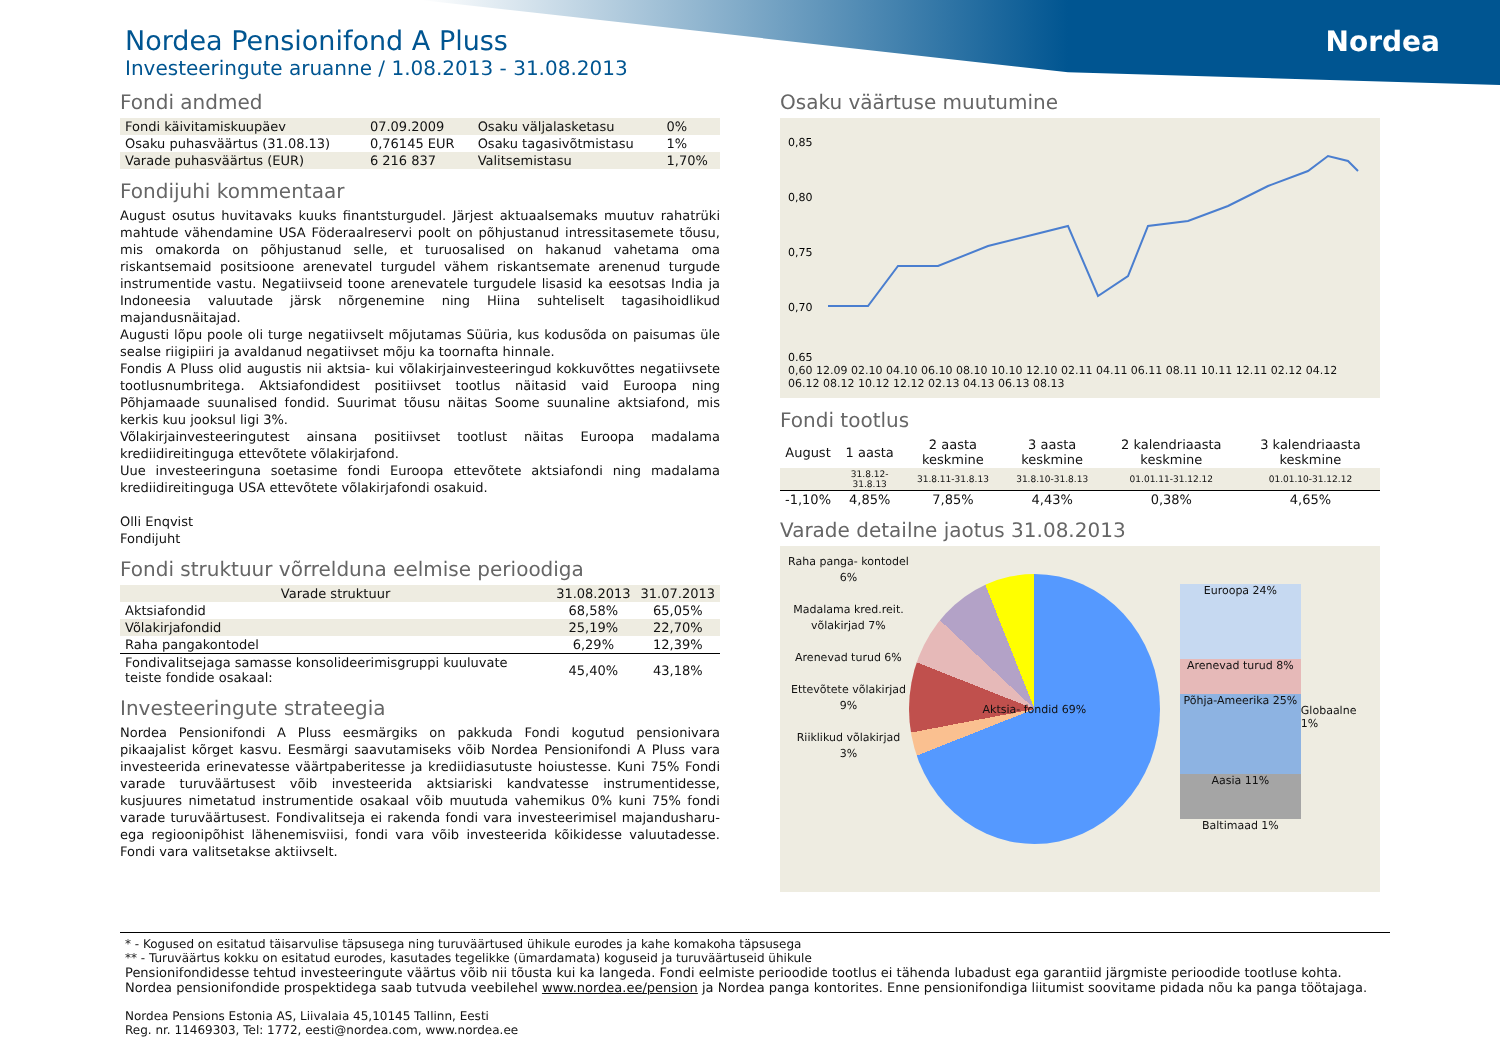Nordea
Nordea Pensionifond A Pluss
Investeeringute aruanne / 1.08.2013 - 31.08.2013
Fondi andmed
| Fondi käivitamiskuupäev | 07.09.2009 | Osaku väljalasketasu | 0% |
| Osaku puhasväärtus (31.08.13) | 0,76145 EUR | Osaku tagasivõtmistasu | 1% |
| Varade puhasväärtus (EUR) | 6 216 837 | Valitsemistasu | 1,70% |
Fondijuhi kommentaar
August osutus huvitavaks kuuks finantsturgudel. Järjest aktuaalsemaks muutuv rahatrüki mahtude vähendamine USA Föderaalreservi poolt on põhjustanud intressitasemete tõusu, mis omakorda on põhjustanud selle, et turuosalised on hakanud vahetama oma riskantsemaid positsioone arenevatel turgudel vähem riskantsemate arenenud turgude instrumentide vastu. Negatiivseid toone arenevatele turgudele lisasid ka eesotsas India ja Indoneesia valuutade järsk nõrgenemine ning Hiina suhteliselt tagasihoidlikud majandusnäitajad.
Augusti lõpu poole oli turge negatiivselt mõjutamas Süüria, kus kodusõda on paisumas üle sealse riigipiiri ja avaldanud negatiivset mõju ka toornafta hinnale.
Fondis A Pluss olid augustis nii aktsia- kui võlakirjainvesteeringud kokkuvõttes negatiivsete tootlusnumbritega. Aktsiafondidest positiivset tootlus näitasid vaid Euroopa ning Põhjamaade suunalised fondid. Suurimat tõusu näitas Soome suunaline aktsiafond, mis kerkis kuu jooksul ligi 3%.
Võlakirjainvesteeringutest ainsana positiivset tootlust näitas Euroopa madalama krediidireitinguga ettevõtete võlakirjafond.
Uue investeeringuna soetasime fondi Euroopa ettevõtete aktsiafondi ning madalama krediidireitinguga USA ettevõtete võlakirjafondi osakuid.
Olli Enqvist
Fondijuht
Fondi struktuur võrrelduna eelmise perioodiga
| Varade struktuur | 31.08.2013 | 31.07.2013 |
| --- | --- | --- |
| Aktsiafondid | 68,58% | 65,05% |
| Võlakirjafondid | 25,19% | 22,70% |
| Raha pangakontodel | 6,29% | 12,39% |
| Fondivalitsejaga samasse konsolideerimisgruppi kuuluvate teiste fondide osakaal: | 45,40% | 43,18% |
Investeeringute strateegia
Nordea Pensionifondi A Pluss eesmärgiks on pakkuda Fondi kogutud pensionivara pikaajalist kõrget kasvu. Eesmärgi saavutamiseks võib Nordea Pensionifondi A Pluss vara investeerida erinevatesse väärtpaberitesse ja krediidiasutuste hoiustesse. Kuni 75% Fondi varade turuväärtusest võib investeerida aktsiariski kandvatesse instrumentidesse, kusjuures nimetatud instrumentide osakaal võib muutuda vahemikus 0% kuni 75% fondi varade turuväärtusest. Fondivalitseja ei rakenda fondi vara investeerimisel majandusharu- ega regioonipõhist lähenemisviisi, fondi vara võib investeerida kõikidesse valuutadesse. Fondi vara valitsetakse aktiivselt.
Osaku väärtuse muutumine
0,85
0,80
0,75
0,70
0,65
0,60 12.09 02.10 04.10 06.10 08.10 10.10 12.10 02.11 04.11 06.11 08.11 10.11 12.11 02.12 04.12 06.12 08.12 10.12 12.12 02.13 04.13 06.13 08.13
Fondi tootlus
| August | 1 aasta | 2 aasta keskmine | 3 aasta keskmine | 2 kalendriaasta keskmine | 3 kalendriaasta keskmine |
| --- | --- | --- | --- | --- | --- |
| | 31.8.12-31.8.13 | 31.8.11-31.8.13 | 31.8.10-31.8.13 | 01.01.11-31.12.12 | 01.01.10-31.12.12 |
| -1,10% | 4,85% | 7,85% | 4,43% | 0,38% | 4,65% |
Varade detailne jaotus 31.08.2013
Raha panga- kontodel 6%
Madalama kred.reit. võlakirjad 7%
Arenevad turud 6%
Ettevõtete võlakirjad 9%
Riiklikud võlakirjad 3%
Aktsia- fondid 69%
Euroopa 24%
Arenevad turud 8%
Põhja-Ameerika 25%
Aasia 11%
Baltimaad 1%
Globaalne 1%
* - Kogused on esitatud täisarvulise täpsusega ning turuväärtused ühikule eurodes ja kahe komakoha täpsusega
** - Turuväärtus kokku on esitatud eurodes, kasutades tegelikke (ümardamata) koguseid ja turuväärtuseid ühikule
Pensionifondidesse tehtud investeeringute väärtus võib nii tõusta kui ka langeda. Fondi eelmiste perioodide tootlus ei tähenda lubadust ega garantiid järgmiste perioodide tootluse kohta. Nordea pensionifondide prospektidega saab tutvuda veebilehel www.nordea.ee/pension ja Nordea panga kontorites. Enne pensionifondiga liitumist soovitame pidada nõu ka panga töötajaga.
Nordea Pensions Estonia AS, Liivalaia 45,10145 Tallinn, Eesti
Reg. nr. 11469303, Tel: 1772, eesti@nordea.com, www.nordea.ee